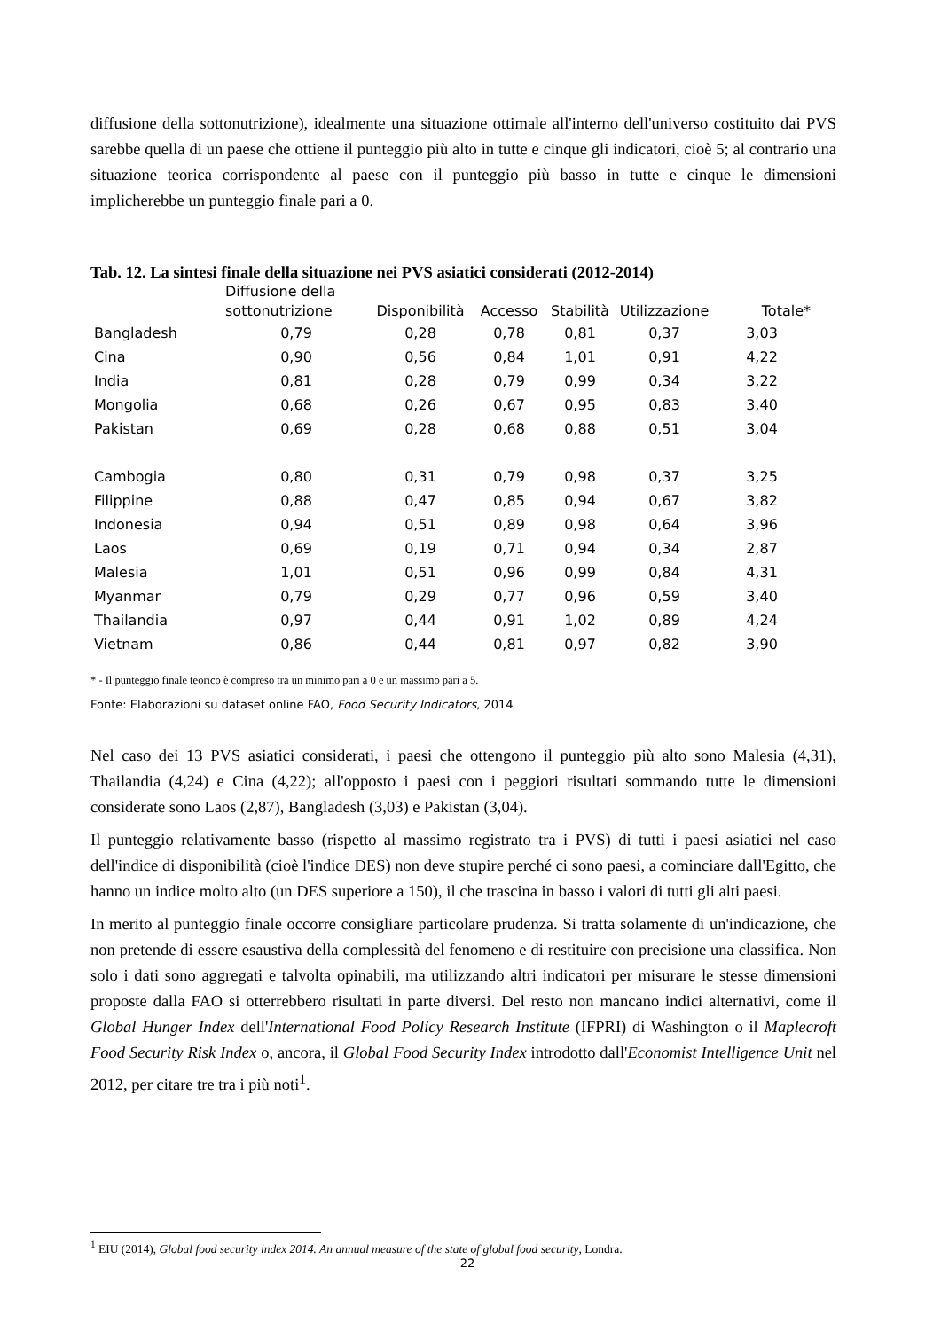diffusione della sottonutrizione), idealmente una situazione ottimale all'interno dell'universo costituito dai PVS sarebbe quella di un paese che ottiene il punteggio più alto in tutte e cinque gli indicatori, cioè 5; al contrario una situazione teorica corrispondente al paese con il punteggio più basso in tutte e cinque le dimensioni implicherebbe un punteggio finale pari a 0.
Tab. 12. La sintesi finale della situazione nei PVS asiatici considerati (2012-2014)
| | Diffusione della sottonutrizione | Disponibilità | Accesso | Stabilità | Utilizzazione | Totale* |
| --- | --- | --- | --- | --- | --- | --- |
| Bangladesh | 0,79 | 0,28 | 0,78 | 0,81 | 0,37 | 3,03 |
| Cina | 0,90 | 0,56 | 0,84 | 1,01 | 0,91 | 4,22 |
| India | 0,81 | 0,28 | 0,79 | 0,99 | 0,34 | 3,22 |
| Mongolia | 0,68 | 0,26 | 0,67 | 0,95 | 0,83 | 3,40 |
| Pakistan | 0,69 | 0,28 | 0,68 | 0,88 | 0,51 | 3,04 |
| Cambogia | 0,80 | 0,31 | 0,79 | 0,98 | 0,37 | 3,25 |
| Filippine | 0,88 | 0,47 | 0,85 | 0,94 | 0,67 | 3,82 |
| Indonesia | 0,94 | 0,51 | 0,89 | 0,98 | 0,64 | 3,96 |
| Laos | 0,69 | 0,19 | 0,71 | 0,94 | 0,34 | 2,87 |
| Malesia | 1,01 | 0,51 | 0,96 | 0,99 | 0,84 | 4,31 |
| Myanmar | 0,79 | 0,29 | 0,77 | 0,96 | 0,59 | 3,40 |
| Thailandia | 0,97 | 0,44 | 0,91 | 1,02 | 0,89 | 4,24 |
| Vietnam | 0,86 | 0,44 | 0,81 | 0,97 | 0,82 | 3,90 |
* - Il punteggio finale teorico è compreso tra un minimo pari a 0 e un massimo pari a 5.
Fonte: Elaborazioni su dataset online FAO, Food Security Indicators, 2014
Nel caso dei 13 PVS asiatici considerati, i paesi che ottengono il punteggio più alto sono Malesia (4,31), Thailandia (4,24) e Cina (4,22); all'opposto i paesi con i peggiori risultati sommando tutte le dimensioni considerate sono Laos (2,87), Bangladesh (3,03) e Pakistan (3,04).
Il punteggio relativamente basso (rispetto al massimo registrato tra i PVS) di tutti i paesi asiatici nel caso dell'indice di disponibilità (cioè l'indice DES) non deve stupire perché ci sono paesi, a cominciare dall'Egitto, che hanno un indice molto alto (un DES superiore a 150), il che trascina in basso i valori di tutti gli alti paesi.
In merito al punteggio finale occorre consigliare particolare prudenza. Si tratta solamente di un'indicazione, che non pretende di essere esaustiva della complessità del fenomeno e di restituire con precisione una classifica. Non solo i dati sono aggregati e talvolta opinabili, ma utilizzando altri indicatori per misurare le stesse dimensioni proposte dalla FAO si otterrebbero risultati in parte diversi. Del resto non mancano indici alternativi, come il Global Hunger Index dell'International Food Policy Research Institute (IFPRI) di Washington o il Maplecroft Food Security Risk Index o, ancora, il Global Food Security Index introdotto dall'Economist Intelligence Unit nel 2012, per citare tre tra i più noti<sup>1</sup>.
<sup>1</sup> EIU (2014), Global food security index 2014. An annual measure of the state of global food security, Londra.
22